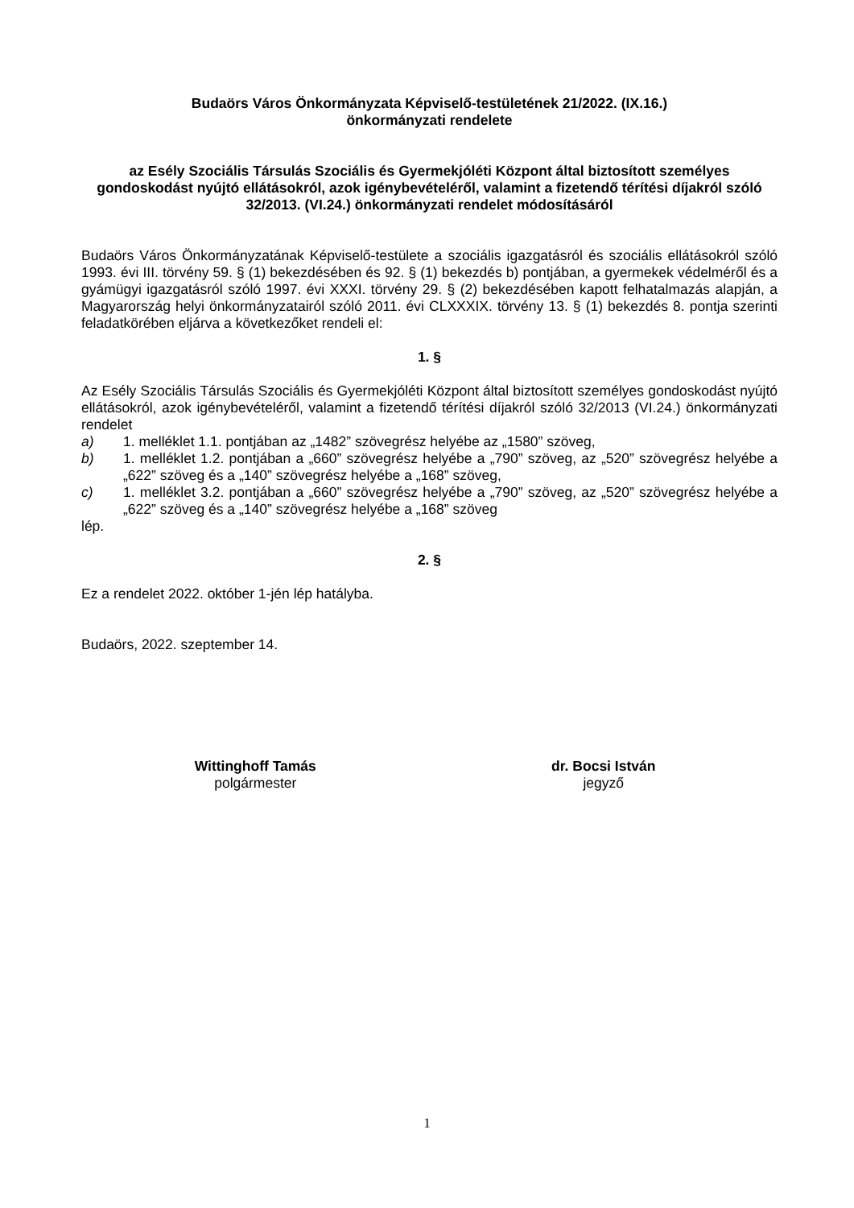Budaörs Város Önkormányzata Képviselő-testületének 21/2022. (IX.16.)
önkormányzati rendelete
az Esély Szociális Társulás Szociális és Gyermekjóléti Központ által biztosított személyes gondoskodást nyújtó ellátásokról, azok igénybevételéről, valamint a fizetendő térítési díjakról szóló 32/2013. (VI.24.) önkormányzati rendelet módosításáról
Budaörs Város Önkormányzatának Képviselő-testülete a szociális igazgatásról és szociális ellátásokról szóló 1993. évi III. törvény 59. § (1) bekezdésében és 92. § (1) bekezdés b) pontjában, a gyermekek védelméről és a gyámügyi igazgatásról szóló 1997. évi XXXI. törvény 29. § (2) bekezdésében kapott felhatalmazás alapján, a Magyarország helyi önkormányzatairól szóló 2011. évi CLXXXIX. törvény 13. § (1) bekezdés 8. pontja szerinti feladatkörében eljárva a következőket rendeli el:
1. §
Az Esély Szociális Társulás Szociális és Gyermekjóléti Központ által biztosított személyes gondoskodást nyújtó ellátásokról, azok igénybevételéről, valamint a fizetendő térítési díjakról szóló 32/2013 (VI.24.) önkormányzati rendelet
a) 1. melléklet 1.1. pontjában az „1482” szövegrész helyébe az „1580” szöveg,
b) 1. melléklet 1.2. pontjában a „660” szövegrész helyébe a „790” szöveg, az „520” szövegrész helyébe a „622” szöveg és a „140” szövegrész helyébe a „168” szöveg,
c) 1. melléklet 3.2. pontjában a „660” szövegrész helyébe a „790” szöveg, az „520” szövegrész helyébe a „622” szöveg és a „140” szövegrész helyébe a „168” szöveg
lép.
2. §
Ez a rendelet 2022. október 1-jén lép hatályba.
Budaörs, 2022. szeptember 14.
Wittinghoff Tamás
polgármester
dr. Bocsi István
jegyző
1